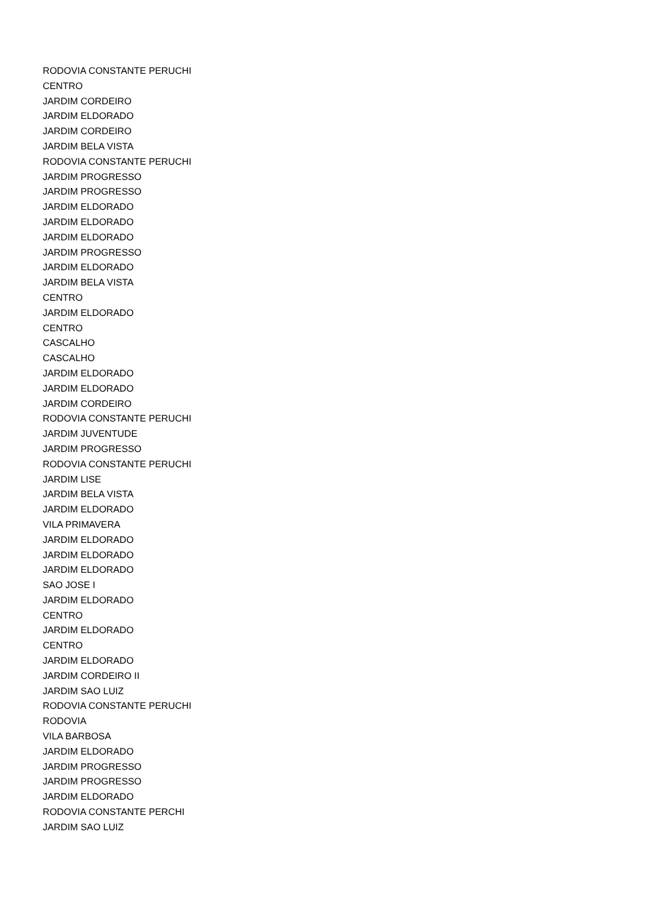RODOVIA CONSTANTE PERUCHI
CENTRO
JARDIM CORDEIRO
JARDIM ELDORADO
JARDIM CORDEIRO
JARDIM BELA VISTA
RODOVIA CONSTANTE PERUCHI
JARDIM PROGRESSO
JARDIM PROGRESSO
JARDIM ELDORADO
JARDIM ELDORADO
JARDIM ELDORADO
JARDIM PROGRESSO
JARDIM ELDORADO
JARDIM BELA VISTA
CENTRO
JARDIM ELDORADO
CENTRO
CASCALHO
CASCALHO
JARDIM ELDORADO
JARDIM ELDORADO
JARDIM CORDEIRO
RODOVIA CONSTANTE PERUCHI
JARDIM JUVENTUDE
JARDIM PROGRESSO
RODOVIA CONSTANTE PERUCHI
JARDIM LISE
JARDIM BELA VISTA
JARDIM ELDORADO
VILA PRIMAVERA
JARDIM ELDORADO
JARDIM ELDORADO
JARDIM ELDORADO
SAO JOSE I
JARDIM ELDORADO
CENTRO
JARDIM ELDORADO
CENTRO
JARDIM ELDORADO
JARDIM CORDEIRO II
JARDIM SAO LUIZ
RODOVIA CONSTANTE PERUCHI
RODOVIA
VILA BARBOSA
JARDIM ELDORADO
JARDIM PROGRESSO
JARDIM PROGRESSO
JARDIM ELDORADO
RODOVIA CONSTANTE PERCHI
JARDIM SAO LUIZ